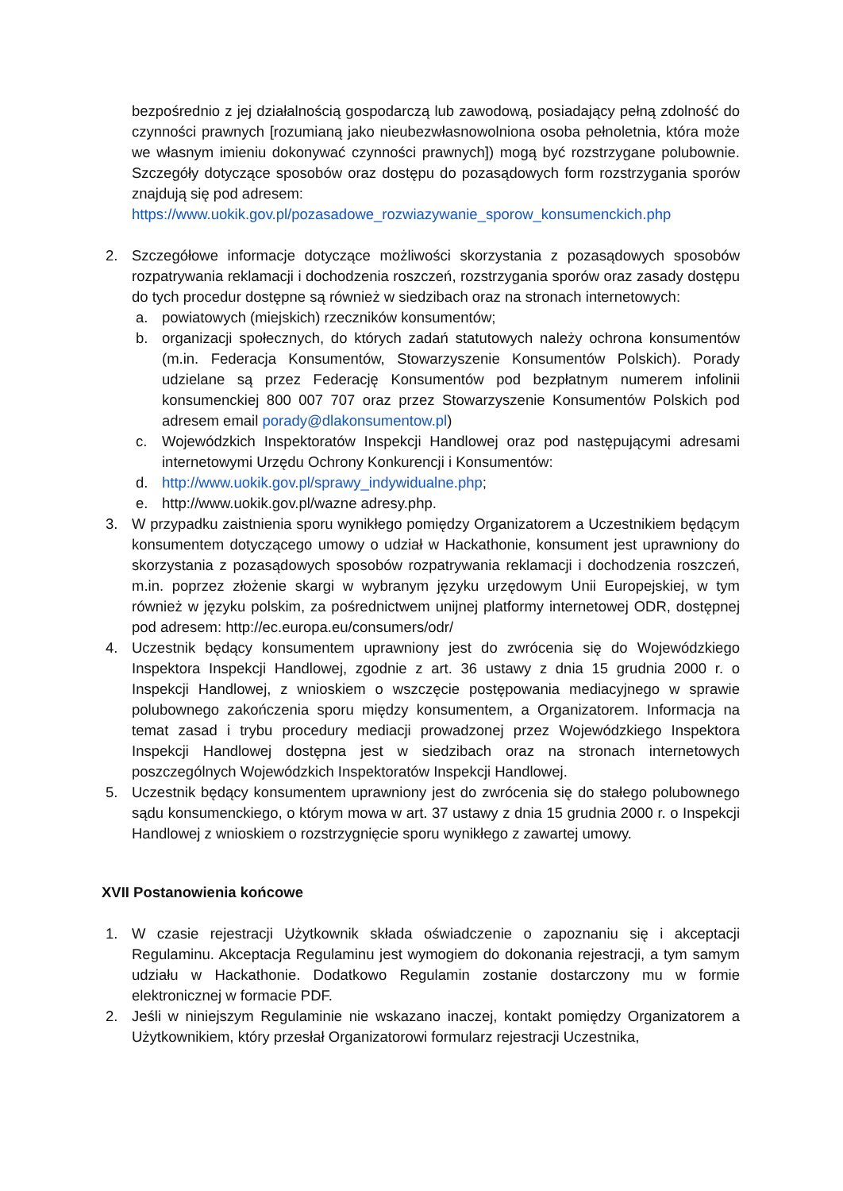bezpośrednio z jej działalnością gospodarczą lub zawodową, posiadający pełną zdolność do czynności prawnych [rozumianą jako nieubezwłasnowolniona osoba pełnoletnia, która może we własnym imieniu dokonywać czynności prawnych]) mogą być rozstrzygane polubownie. Szczegóły dotyczące sposobów oraz dostępu do pozasądowych form rozstrzygania sporów znajdują się pod adresem:
https://www.uokik.gov.pl/pozasadowe_rozwiazywanie_sporow_konsumenckich.php
2. Szczegółowe informacje dotyczące możliwości skorzystania z pozasądowych sposobów rozpatrywania reklamacji i dochodzenia roszczeń, rozstrzygania sporów oraz zasady dostępu do tych procedur dostępne są również w siedzibach oraz na stronach internetowych:
a. powiatowych (miejskich) rzeczników konsumentów;
b. organizacji społecznych, do których zadań statutowych należy ochrona konsumentów (m.in. Federacja Konsumentów, Stowarzyszenie Konsumentów Polskich). Porady udzielane są przez Federację Konsumentów pod bezpłatnym numerem infolinii konsumenckiej 800 007 707 oraz przez Stowarzyszenie Konsumentów Polskich pod adresem email porady@dlakonsumentow.pl)
c. Wojewódzkich Inspektoratów Inspekcji Handlowej oraz pod następującymi adresami internetowymi Urzędu Ochrony Konkurencji i Konsumentów:
d. http://www.uokik.gov.pl/sprawy_indywidualne.php;
e. http://www.uokik.gov.pl/wazne adresy.php.
3. W przypadku zaistnienia sporu wynikłego pomiędzy Organizatorem a Uczestnikiem będącym konsumentem dotyczącego umowy o udział w Hackathonie, konsument jest uprawniony do skorzystania z pozasądowych sposobów rozpatrywania reklamacji i dochodzenia roszczeń, m.in. poprzez złożenie skargi w wybranym języku urzędowym Unii Europejskiej, w tym również w języku polskim, za pośrednictwem unijnej platformy internetowej ODR, dostępnej pod adresem: http://ec.europa.eu/consumers/odr/
4. Uczestnik będący konsumentem uprawniony jest do zwrócenia się do Wojewódzkiego Inspektora Inspekcji Handlowej, zgodnie z art. 36 ustawy z dnia 15 grudnia 2000 r. o Inspekcji Handlowej, z wnioskiem o wszczęcie postępowania mediacyjnego w sprawie polubownego zakończenia sporu między konsumentem, a Organizatorem. Informacja na temat zasad i trybu procedury mediacji prowadzonej przez Wojewódzkiego Inspektora Inspekcji Handlowej dostępna jest w siedzibach oraz na stronach internetowych poszczególnych Wojewódzkich Inspektoratów Inspekcji Handlowej.
5. Uczestnik będący konsumentem uprawniony jest do zwrócenia się do stałego polubownego sądu konsumenckiego, o którym mowa w art. 37 ustawy z dnia 15 grudnia 2000 r. o Inspekcji Handlowej z wnioskiem o rozstrzygnięcie sporu wynikłego z zawartej umowy.
XVII Postanowienia końcowe
1. W czasie rejestracji Użytkownik składa oświadczenie o zapoznaniu się i akceptacji Regulaminu. Akceptacja Regulaminu jest wymogiem do dokonania rejestracji, a tym samym udziału w Hackathonie. Dodatkowo Regulamin zostanie dostarczony mu w formie elektronicznej w formacie PDF.
2. Jeśli w niniejszym Regulaminie nie wskazano inaczej, kontakt pomiędzy Organizatorem a Użytkownikiem, który przesłał Organizatorowi formularz rejestracji Uczestnika,